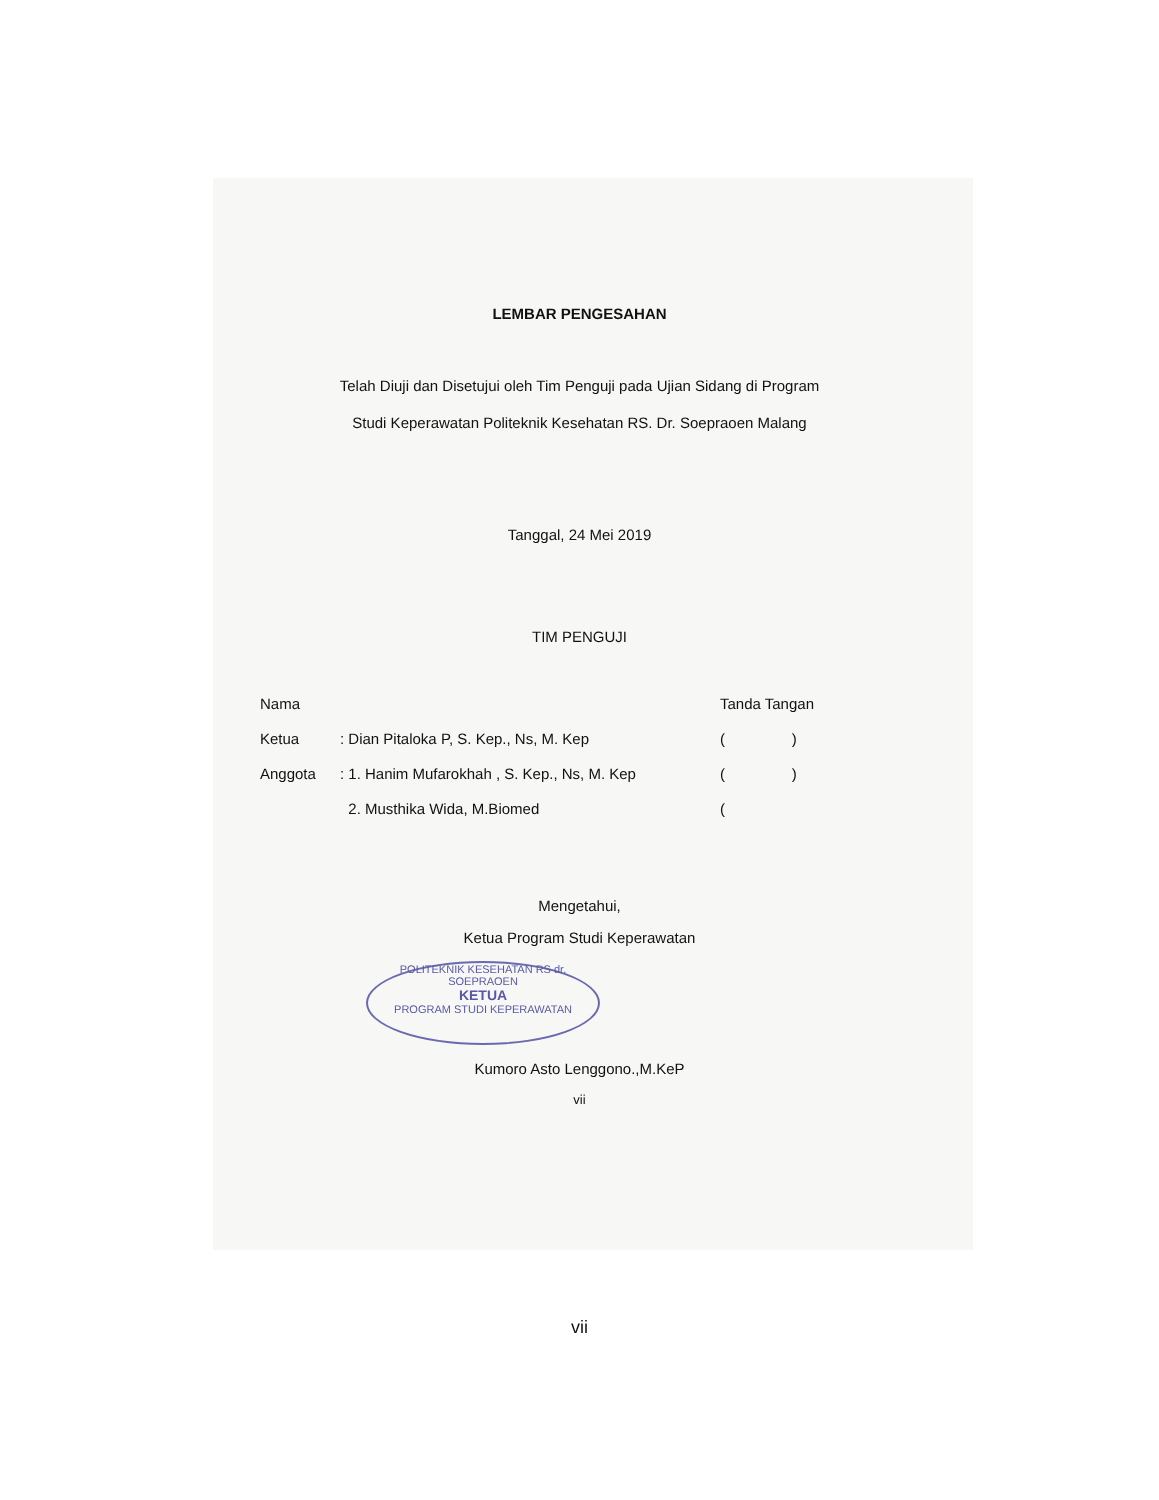LEMBAR PENGESAHAN
Telah Diuji dan Disetujui oleh Tim Penguji pada Ujian Sidang di Program
Studi Keperawatan Politeknik Kesehatan RS. Dr. Soepraoen Malang
Tanggal, 24 Mei 2019
TIM PENGUJI
Nama Tanda Tangan
Ketua: Dian Pitaloka P, S. Kep., Ns, M. Kep ( )
Anggota: 1. Hanim Mufarokhah , S. Kep., Ns, M. Kep ( )
2. Musthika Wida, M.Biomed (
Mengetahui,
Ketua Program Studi Keperawatan
POLITEKNIK KESEHATAN RS dr. SOEPRAOEN
KETUA
PROGRAM STUDI KEPERAWATAN
Kumoro Asto Lenggono.,M.KeP
vii
vii